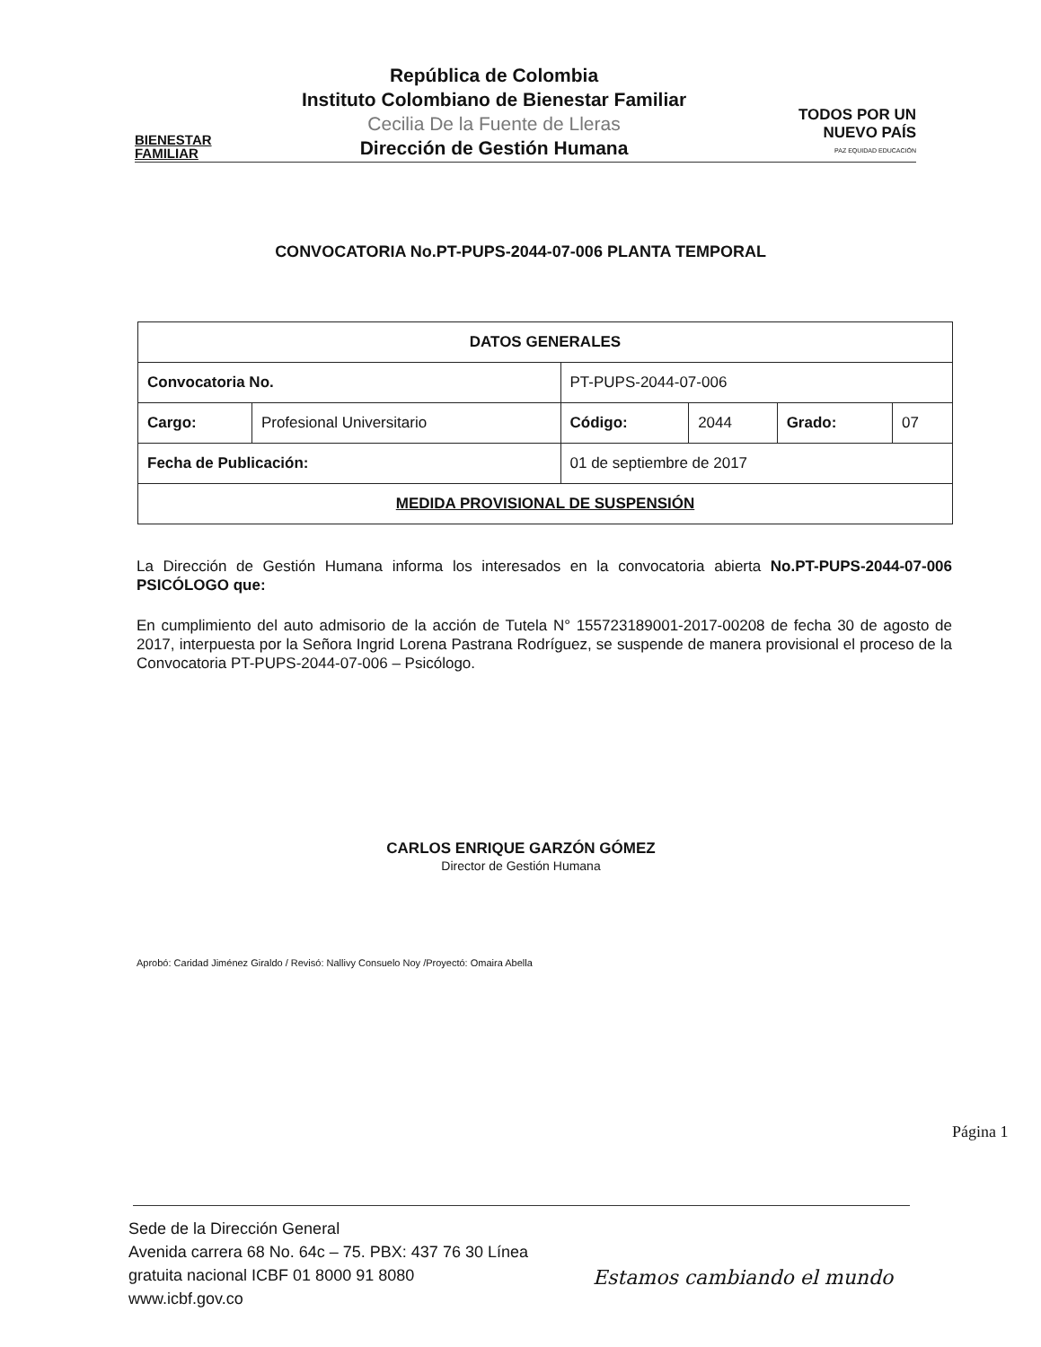BIENESTAR
FAMILIAR
República de Colombia
Instituto Colombiano de Bienestar Familiar
Cecilia De la Fuente de Lleras
Dirección de Gestión Humana
TODOS POR UN
NUEVO PAÍS
PAZ EQUIDAD EDUCACIÓN
CONVOCATORIA No.PT-PUPS-2044-07-006 PLANTA TEMPORAL
| DATOS GENERALES | | | | | |
| --- | --- | --- | --- | --- | --- |
| Convocatoria No. | | PT-PUPS-2044-07-006 | | | |
| Cargo: | Profesional Universitario | Código: | 2044 | Grado: | 07 |
| Fecha de Publicación: | | 01 de septiembre de 2017 | | | |
| MEDIDA PROVISIONAL DE SUSPENSIÓN | | | | | |
La Dirección de Gestión Humana informa los interesados en la convocatoria abierta No.PT-PUPS-2044-07-006 PSICÓLOGO que:
En cumplimiento del auto admisorio de la acción de Tutela N° 155723189001-2017-00208 de fecha 30 de agosto de 2017, interpuesta por la Señora Ingrid Lorena Pastrana Rodríguez, se suspende de manera provisional el proceso de la Convocatoria PT-PUPS-2044-07-006 – Psicólogo.
CARLOS ENRIQUE GARZÓN GÓMEZ
Director de Gestión Humana
Aprobó: Caridad Jiménez Giraldo / Revisó: Nallivy Consuelo Noy /Proyectó: Omaira Abella
Página 1
Sede de la Dirección General
Avenida carrera 68 No. 64c – 75. PBX: 437 76 30 Línea
gratuita nacional ICBF 01 8000 91 8080
www.icbf.gov.co
Estamos cambiando el mundo